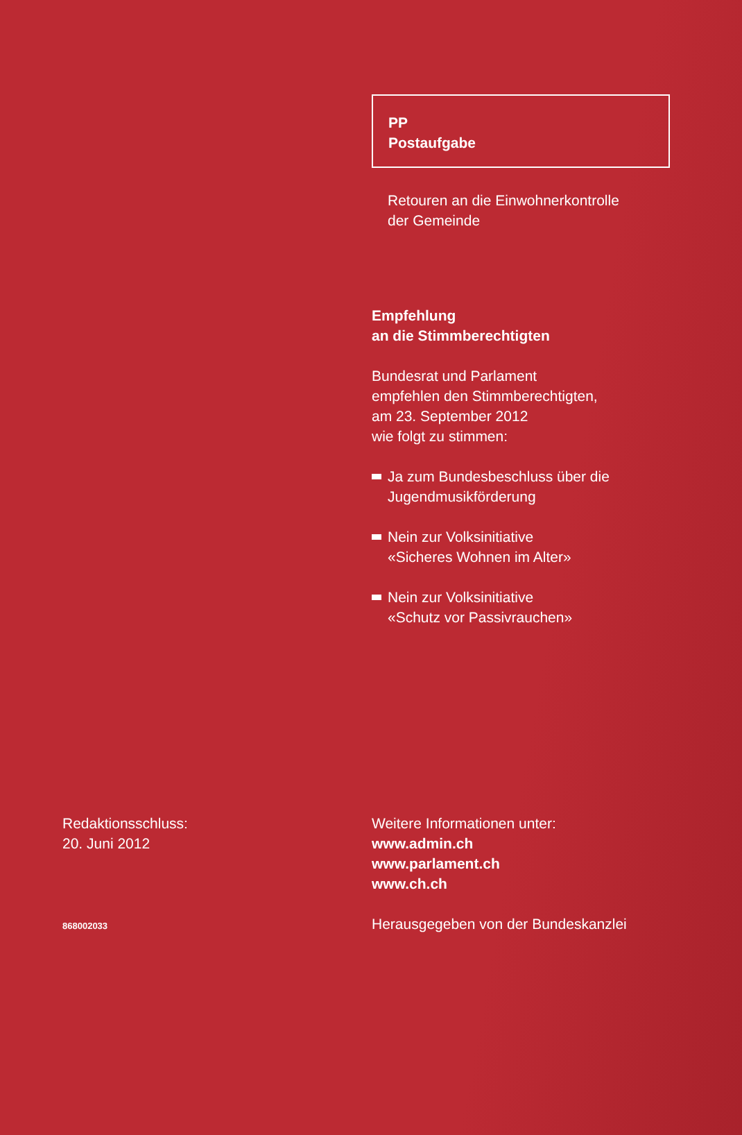PP
Postaufgabe
Retouren an die Einwohnerkontrolle
der Gemeinde
Empfehlung
an die Stimmberechtigten
Bundesrat und Parlament
empfehlen den Stimmberechtigten,
am 23. September 2012
wie folgt zu stimmen:
Ja zum Bundesbeschluss über die
Jugendmusikförderung
Nein zur Volksinitiative
«Sicheres Wohnen im Alter»
Nein zur Volksinitiative
«Schutz vor Passivrauchen»
Redaktionsschluss:
20. Juni 2012
868002033
Weitere Informationen unter:
www.admin.ch
www.parlament.ch
www.ch.ch
Herausgegeben von der Bundeskanzlei